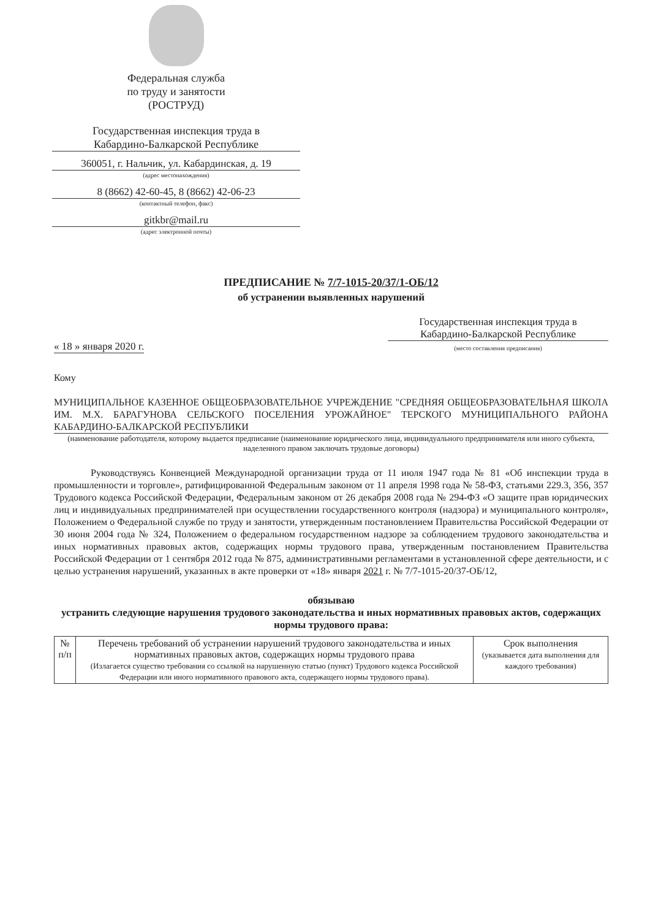Федеральная служба
по труду и занятости
(РОСТРУД)
Государственная инспекция труда в
Кабардино-Балкарской Республике
360051, г. Нальчик, ул. Кабардинская, д. 19
(адрес местонахождения)
8 (8662) 42-60-45, 8 (8662) 42-06-23
(контактный телефон, факс)
gitkbr@mail.ru
(адрес электронной почты)
ПРЕДПИСАНИЕ № 7/7-1015-20/37/1-ОБ/12
об устранении выявленных нарушений
« 18 » января 2020 г. Государственная инспекция труда в
Кабардино-Балкарской Республике
(место составления предписания)
Кому
МУНИЦИПАЛЬНОЕ КАЗЕННОЕ ОБЩЕОБРАЗОВАТЕЛЬНОЕ УЧРЕЖДЕНИЕ "СРЕДНЯЯ ОБЩЕОБРАЗОВАТЕЛЬНАЯ ШКОЛА ИМ. М.Х. БАРАГУНОВА СЕЛЬСКОГО ПОСЕЛЕНИЯ УРОЖАЙНОЕ" ТЕРСКОГО МУНИЦИПАЛЬНОГО РАЙОНА КАБАРДИНО-БАЛКАРСКОЙ РЕСПУБЛИКИ
(наименование работодателя, которому выдается предписание (наименование юридического лица, индивидуального предпринимателя или иного субъекта, наделенного правом заключать трудовые договоры)
Руководствуясь Конвенцией Международной организации труда от 11 июля 1947 года № 81 «Об инспекции труда в промышленности и торговле», ратифицированной Федеральным законом от 11 апреля 1998 года № 58-ФЗ, статьями 229.3, 356, 357 Трудового кодекса Российской Федерации, Федеральным законом от 26 декабря 2008 года № 294-ФЗ «О защите прав юридических лиц и индивидуальных предпринимателей при осуществлении государственного контроля (надзора) и муниципального контроля», Положением о Федеральной службе по труду и занятости, утвержденным постановлением Правительства Российской Федерации от 30 июня 2004 года № 324, Положением о федеральном государственном надзоре за соблюдением трудового законодательства и иных нормативных правовых актов, содержащих нормы трудового права, утвержденным постановлением Правительства Российской Федерации от 1 сентября 2012 года № 875, административными регламентами в установленной сфере деятельности, и с целью устранения нарушений, указанных в акте проверки от «18» января 2021 г. № 7/7-1015-20/37-ОБ/12,
обязываю
устранить следующие нарушения трудового законодательства и иных нормативных правовых актов, содержащих нормы трудового права:
| № п/п | Перечень требований об устранении нарушений трудового законодательства и иных нормативных правовых актов, содержащих нормы трудового права (Излагается существо требования со ссылкой на нарушенную статью (пункт) Трудового кодекса Российской Федерации или иного нормативного правового акта, содержащего нормы трудового права). | Срок выполнения (указывается дата выполнения для каждого требования) |
| --- | --- | --- |